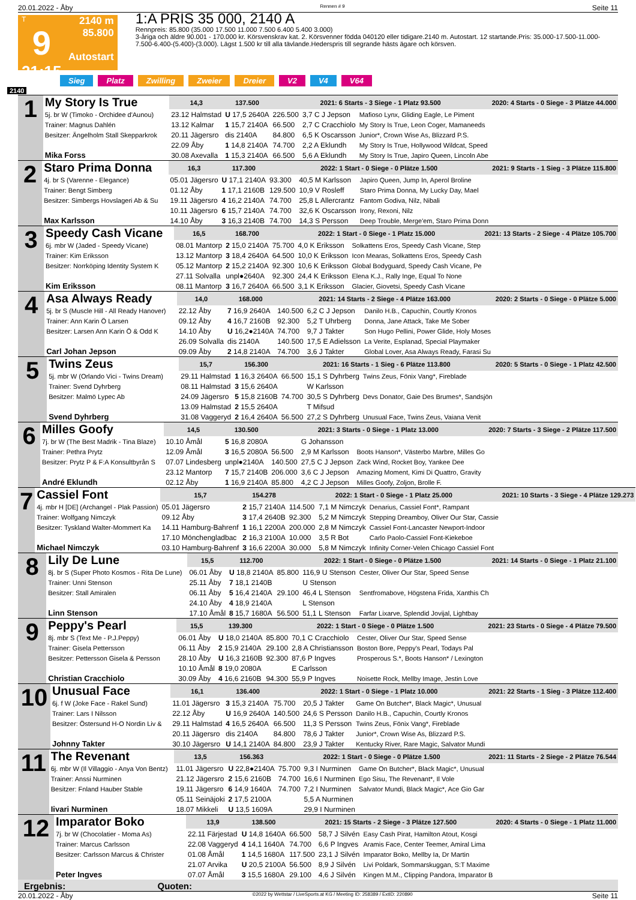20.01.2022 - Åby Rennen # 9 Seite 11
T
9
21:15
2140 m
85.800
Autostart
1:A PRIS 35 000, 2140 A
Rennpreis: 85.800 (35.000 17.500 11.000 7.500 6.400 5.400 3.000)
3-åriga och äldre 90.001 - 170.000 kr. Körsvenskrav kat. 2. Körsvenner födda 040120 eller tidigare.2140 m. Autostart. 12 startande.Pris: 35.000-17.500-11.000-7.500-6.400-(5.400)-(3.000). Lägst 1.500 kr till alla tävlande.Hederspris till segrande hästs ägare och körsven.
Sieg Platz Zwilling Zweier Dreier V2 V4 V64
2140
| 1 | My Story Is True | 14,3 | 137.500 | 2021: 6 Starts - 3 Siege - 1 Platz 93.500 | | | 2020: 4 Starts - 0 Siege - 3 Plätze 44.000 |
| | 5j. br W (Timoko - Orchidee d'Aunou) | 23.12 Halmstad | U 17,5 2640A | 226.500 | 3,7 C J Jepson | Mafioso Lynx, Gliding Eagle, Le Piment | |
| | Trainer: Magnus Dahlén | 13.12 Kalmar | 1 15,7 2140A | 66.500 | 2,7 C Cracchiolo | My Story Is True, Leon Coger, Mamaneeds | |
| | Besitzer: Ängelholm Stall Skepparkrok | 20.11 Jägersro | dis 2140A | 84.800 | 6,5 K Oscarsson | Junior*, Crown Wise As, Blizzard P.S. | |
| | | 22.09 Åby | 1 14,8 2140A | 74.700 | 2,2 A Eklundh | My Story Is True, Hollywood Wildcat, Speed | |
| | Mika Forss | 30.08 Axevalla | 1 15,3 2140A | 66.500 | 5,6 A Eklundh | My Story Is True, Japiro Queen, Lincoln Abe | |
| 2 | Staro Prima Donna | 16,3 | 117.300 | 2022: 1 Start - 0 Siege - 0 Plätze 1.500 | | | 2021: 9 Starts - 1 Sieg - 3 Plätze 115.800 |
| | 4j. br S (Varenne - Elegance) | 05.01 Jägersro | U 17,1 2140A | 93.300 | 40,5 M Karlsson | Japiro Queen, Jump In, Aperol Broline | |
| | Trainer: Bengt Simberg | 01.12 Åby | 1 17,1 2160B | 129.500 | 10,9 V Rosleff | Staro Prima Donna, My Lucky Day, Mael | |
| | Besitzer: Simbergs Hovslageri Ab & Su | 19.11 Jägersro | 4 16,2 2140A | 74.700 | 25,8 L Allercrantz | Fantom Godiva, Nilz, Nibali | |
| | | 10.11 Jägersro | 6 15,7 2140A | 74.700 | 32,6 K Oscarsson | Irony, Rexoni, Nilz | |
| | Max Karlsson | 14.10 Åby | 3 16,3 2140B | 74.700 | 14,3 S Persson | Deep Trouble, Merge'em, Staro Prima Donn | |
| 3 | Speedy Cash Vicane | 16,5 | 168.700 | 2022: 1 Start - 0 Siege - 1 Platz 15.000 | | | 2021: 13 Starts - 2 Siege - 4 Plätze 105.700 |
| | 6j. mbr W (Jaded - Speedy Vicane) | 08.01 Mantorp | 2 15,0 2140A | 75.700 | 4,0 K Eriksson | Solkattens Eros, Speedy Cash Vicane, Step | |
| | Trainer: Kim Eriksson | 13.12 Mantorp | 3 18,4 2640A | 64.500 | 10,0 K Eriksson | Icon Mearas, Solkattens Eros, Speedy Cash | |
| | Besitzer: Norrköping Identity System K | 05.12 Mantorp | 2 15,2 2140A | 92.300 | 10,6 K Eriksson | Global Bodyguard, Speedy Cash Vicane, Pe | |
| | | 27.11 Solvalla | unpl●2640A | 92.300 | 24,4 K Eriksson | Elena K.J., Rally Inge, Equal To None | |
| | Kim Eriksson | 08.11 Mantorp | 3 16,7 2640A | 66.500 | 3,1 K Eriksson | Glacier, Giovetsi, Speedy Cash Vicane | |
| 4 | Asa Always Ready | 14,0 | 168.000 | 2021: 14 Starts - 2 Siege - 4 Plätze 163.000 | | | 2020: 2 Starts - 0 Siege - 0 Plätze 5.000 |
| | 5j. br S (Muscle Hill - All Ready Hanover) | 22.12 Åby | 7 16,9 2640A | 140.500 | 6,2 C J Jepson | Danilo H.B., Capuchin, Courtly Kronos | |
| | Trainer: Ann Karin Ö Larsen | 09.12 Åby | 4 16,7 2160B | 92.300 | 5,2 T Uhrberg | Donna, Jane Attack, Take Me Sober | |
| | Besitzer: Larsen Ann Karin Ö & Odd K | 14.10 Åby | U 16,2●2140A | 74.700 | 9,7 J Takter | Son Hugo Pellini, Power Glide, Holy Moses | |
| | | 26.09 Solvalla | dis 2140A | 140.500 | 17,5 E Adielsson | La Verite, Esplanad, Special Playmaker | |
| | Carl Johan Jepson | 09.09 Åby | 2 14,8 2140A | 74.700 | 3,6 J Takter | Global Lover, Asa Always Ready, Farasi Su | |
| 5 | Twins Zeus | 15,7 | 156.300 | 2021: 16 Starts - 1 Sieg - 6 Plätze 113.800 | | | 2020: 5 Starts - 0 Siege - 1 Platz 42.500 |
| | 5j. mbr W (Orlando Vici - Twins Dream) | 29.11 Halmstad | 1 16,3 2640A | 66.500 | 15,1 S Dyhrberg | Twins Zeus, Fönix Vang*, Fireblade | |
| | Trainer: Svend Dyhrberg | 08.11 Halmstad | 3 15,6 2640A | | W Karlsson | | |
| | Besitzer: Malmö Lypec Ab | 24.09 Jägersro | 5 15,8 2160B | 74.700 | 30,5 S Dyhrberg | Devs Donator, Gaie Des Brumes*, Sandsjön | |
| | | 13.09 Halmstad | 2 15,5 2640A | | T Mifsud | | |
| | Svend Dyhrberg | 31.08 Vaggeryd | 2 16,4 2640A | 56.500 | 27,2 S Dyhrberg | Unusual Face, Twins Zeus, Vaiana Venit | |
| 6 | Milles Goofy | 14,5 | 130.500 | 2021: 3 Starts - 0 Siege - 1 Platz 13.000 | | | 2020: 7 Starts - 3 Siege - 2 Plätze 117.500 |
| | 7j. br W (The Best Madrik - Tina Blaze) | 10.10 Åmål | 5 16,8 2080A | | G Johansson | | |
| | Trainer: Pethra Prytz | 12.09 Åmål | 3 16,5 2080A | 56.500 | 2,9 M Karlsson | Boots Hanson*, Västerbo Marbre, Milles Go | |
| | Besitzer: Prytz P & F:A Konsultbyrån S | 07.07 Lindesberg | unpl●2140A | 140.500 | 27,5 C J Jepson | Zack Wind, Rocket Boy, Yankee Dee | |
| | | 23.12 Mantorp | 7 15,7 2140B | 206.000 | 3,6 C J Jepson | Amazing Moment, Kimi Di Quattro, Gravity | |
| | André Eklundh | 02.12 Åby | 1 16,9 2140A | 85.800 | 4,2 C J Jepson | Milles Goofy, Zoljon, Brolle F. | |
| 7 | Cassiel Font | 15,7 | 154.278 | 2022: 1 Start - 0 Siege - 1 Platz 25.000 | | | 2021: 10 Starts - 3 Siege - 4 Plätze 129.273 |
| | 4j. mbr H [DE] (Archangel - Plak Passion) | 05.01 Jägersro | 2 15,7 2140A | 114.500 | 7,1 M Nimczyk | Denarius, Cassiel Font*, Rampant | |
| | Trainer: Wolfgang Nimczyk | 09.12 Åby | 3 17,4 2640B | 92.300 | 5,2 M Nimczyk | Stepping Dreamboy, Oliver Our Star, Cassie | |
| | Besitzer: Tyskland Walter-Mommert Ka | 14.11 Hamburg-Bahrenf | 1 16,1 2200A | 200.000 | 2,8 M Nimczyk | Cassiel Font-Lancaster Newport-Indoor | |
| | | 17.10 Mönchengladbac | 2 16,3 2100A | 10.000 | 3,5 R Bot | Carlo Paolo-Cassiel Font-Kiekeboe | |
| | Michael Nimczyk | 03.10 Hamburg-Bahrenf | 3 16,6 2200A | 30.000 | 5,8 M Nimczyk | Infinity Corner-Velen Chicago Cassiel Font | |
| 8 | Lily De Lune | 15,5 | 112.700 | 2022: 1 Start - 0 Siege - 0 Plätze 1.500 | | | 2021: 14 Starts - 0 Siege - 1 Platz 21.100 |
| | 8j. br S (Super Photo Kosmos - Rita De Lune) | 06.01 Åby | U 18,8 2140A | 85.800 | 116,9 U Stenson | Cester, Oliver Our Star, Speed Sense | |
| | Trainer: Unni Stenson | 25.11 Åby | 7 18,1 2140B | | U Stenson | | |
| | Besitzer: Stall Amiralen | 06.11 Åby | 5 16,4 2140A | 29.100 | 46,4 L Stenson | Sentfromabove, Högstena Frida, Xanthis Ch | |
| | | 24.10 Åby | 4 18,9 2140A | | L Stenson | | |
| | Linn Stenson | 17.10 Åmål | 8 15,7 1680A | 56.500 | 51,1 L Stenson | Farfar Lixarve, Splendid Jovijal, Lightbay | |
| 9 | Peppy's Pearl | 15,5 | 139.300 | 2022: 1 Start - 0 Siege - 0 Plätze 1.500 | | | 2021: 23 Starts - 0 Siege - 4 Plätze 79.500 |
| | 8j. mbr S (Text Me - P.J.Peppy) | 06.01 Åby | U 18,0 2140A | 85.800 | 70,1 C Cracchiolo | Cester, Oliver Our Star, Speed Sense | |
| | Trainer: Gisela Pettersson | 06.11 Åby | 2 15,9 2140A | 29.100 | 2,8 A Christiansson | Boston Bore, Peppy's Pearl, Todays Pal | |
| | Besitzer: Pettersson Gisela & Persson | 28.10 Åby | U 16,3 2160B | 92.300 | 87,6 P Ingves | Prosperous S.*, Boots Hanson* / Lexington | |
| | | 10.10 Åmål | 8 19,0 2080A | | E Carlsson | | |
| | Christian Cracchiolo | 30.09 Åby | 4 16,6 2160B | 94.300 | 55,9 P Ingves | Noisette Rock, Mellby Image, Jestin Love | |
| 10 | Unusual Face | 16,1 | 136.400 | 2022: 1 Start - 0 Siege - 1 Platz 10.000 | | | 2021: 22 Starts - 1 Sieg - 3 Plätze 112.400 |
| | 6j. f W (Joke Face - Rakel Sund) | 11.01 Jägersro | 3 15,3 2140A | 75.700 | 20,5 J Takter | Game On Butcher*, Black Magic*, Unusual | |
| | Trainer: Lars I Nilsson | 22.12 Åby | U 16,9 2640A | 140.500 | 24,6 S Persson | Danilo H.B., Capuchin, Courtly Kronos | |
| | Besitzer: Östersund H-O Nordin Liv & | 29.11 Halmstad | 4 16,5 2640A | 66.500 | 11,3 S Persson | Twins Zeus, Fönix Vang*, Fireblade | |
| | | 20.11 Jägersro | dis 2140A | 84.800 | 78,6 J Takter | Junior*, Crown Wise As, Blizzard P.S. | |
| | Johnny Takter | 30.10 Jägersro | U 14,1 2140A | 84.800 | 23,9 J Takter | Kentucky River, Rare Magic, Salvator Mundi | |
| 11 | The Revenant | 13,5 | 156.363 | 2022: 1 Start - 0 Siege - 0 Plätze 1.500 | | | 2021: 11 Starts - 2 Siege - 2 Plätze 76.544 |
| | 6j. mbr W (Il Villaggio - Anya Von Bentz) | 11.01 Jägersro | U 22,8●2140A | 75.700 | 9,3 I Nurminen | Game On Butcher*, Black Magic*, Unusual | |
| | Trainer: Anssi Nurminen | 21.12 Jägersro | 2 15,6 2160B | 74.700 | 16,6 I Nurminen | Ego Sisu, The Revenant*, Il Vole | |
| | Besitzer: Fnland Hauber Stable | 19.11 Jägersro | 6 14,9 1640A | 74.700 | 7,2 I Nurminen | Salvator Mundi, Black Magic*, Ace Gio Gar | |
| | | 05.11 Seinäjoki | 2 17,5 2100A | | 5,5 A Nurminen | | |
| | Iivari Nurminen | 18.07 Mikkeli | U 13,5 1609A | | 29,9 I Nurminen | | |
| 12 | Imparator Boko | 13,9 | 138.500 | 2021: 15 Starts - 2 Siege - 3 Plätze 127.500 | | | 2020: 4 Starts - 0 Siege - 1 Platz 11.000 |
| | 7j. br W (Chocolatier - Moma As) | 22.11 Färjestad | U 14,8 1640A | 66.500 | 58,7 J Silvén | Easy Cash Pirat, Hamilton Atout, Kosgi | |
| | Trainer: Marcus Carlsson | 22.08 Vaggeryd | 4 14,1 1640A | 74.700 | 6,6 P Ingves | Aramis Face, Center Teemer, Amiral Lima | |
| | Besitzer: Carlsson Marcus & Christer | 01.08 Åmål | 1 14,5 1680A | 117.500 | 23,1 J Silvén | Imparator Boko, Mellby Ia, Dr Martin | |
| | | 21.07 Arvika | U 20,5 2100A | 56.500 | 8,9 J Silvén | Livi Poldark, Sommarskuggan, S:T Maxime | |
| | Peter Ingves | 07.07 Åmål | 3 15,5 1680A | 29.100 | 4,6 J Silvén | Kingen M.M., Clipping Pandora, Imparator B | |
Ergebnis: Quoten:
20.01.2022 - Åby ©2022 by Wettstar / LiveSports.at KG / Meeting ID: 258389 / ExtID: 220890 Seite 11